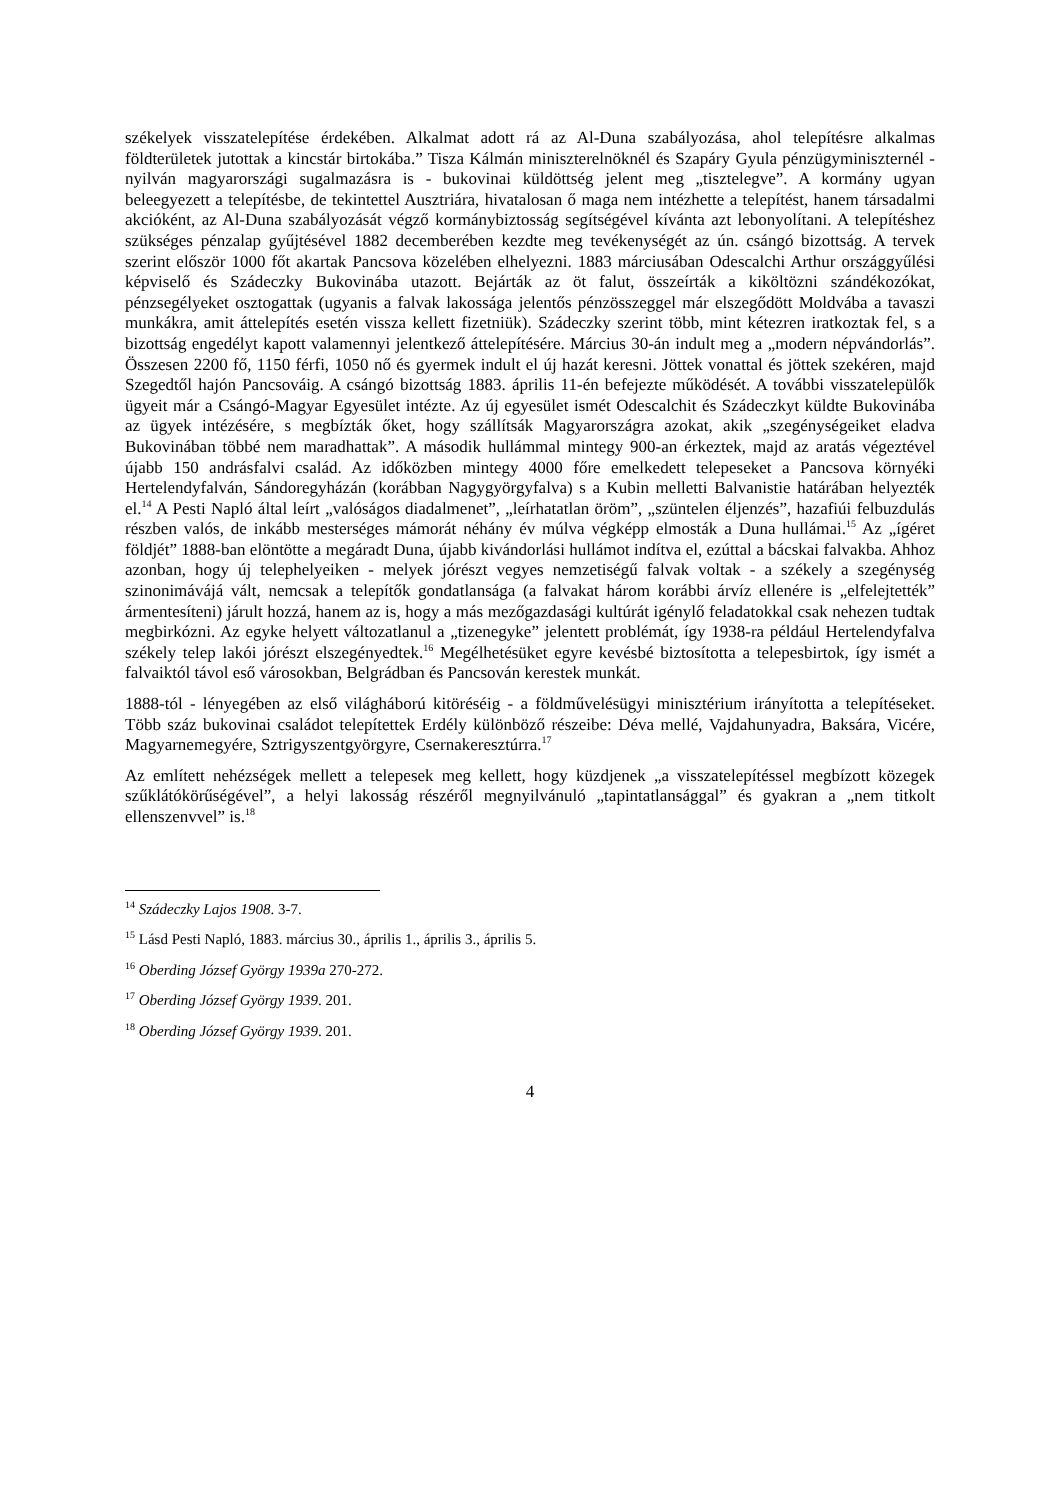székelyek visszatelepítése érdekében. Alkalmat adott rá az Al-Duna szabályozása, ahol telepítésre alkalmas földterületek jutottak a kincstár birtokába.” Tisza Kálmán miniszterelnöknél és Szapáry Gyula pénzügyminiszternél - nyilván magyarországi sugalmazásra is - bukovinai küldöttség jelent meg „tisztelegve”. A kormány ugyan beleegyezett a telepítésbe, de tekintettel Ausztriára, hivatalosan ő maga nem intézhette a telepítést, hanem társadalmi akcióként, az Al-Duna szabályozását végző kormánybiztosság segítségével kívánta azt lebonyolítani. A telepítéshez szükséges pénzalap gyűjtésével 1882 decemberében kezdte meg tevékenységét az ún. csángó bizottság. A tervek szerint először 1000 főt akartak Pancsova közelében elhelyezni. 1883 márciusában Odescalchi Arthur országgyűlési képviselő és Szádeczky Bukovinába utazott. Bejárták az öt falut, összeírták a kiköltözni szándékozókat, pénzsegélyeket osztogattak (ugyanis a falvak lakossága jelentős pénzösszeggel már elszegődött Moldvába a tavaszi munkákra, amit áttelepítés esetén vissza kellett fizetniük). Szádeczky szerint több, mint kétezren iratkoztak fel, s a bizottság engedélyt kapott valamennyi jelentkező áttelepítésére. Március 30-án indult meg a „modern népvándorlás”. Összesen 2200 fő, 1150 férfi, 1050 nő és gyermek indult el új hazát keresni. Jöttek vonattal és jöttek szekéren, majd Szegedtől hajón Pancsováig. A csángó bizottság 1883. április 11-én befejezte működését. A további visszatelepülők ügyeit már a Csángó-Magyar Egyesület intézte. Az új egyesület ismét Odescalchit és Szádeczkyt küldte Bukovinába az ügyek intézésére, s megbízták őket, hogy szállítsák Magyarországra azokat, akik „szegénységeiket eladva Bukovinában többé nem maradhattak”. A második hullámmal mintegy 900-an érkeztek, majd az aratás végeztével újabb 150 andrásfalvi család. Az időközben mintegy 4000 főre emelkedett telepeseket a Pancsova környéki Hertelendyfalván, Sándoregyházán (korábban Nagygyörgyfalva) s a Kubin melletti Balvanistie határában helyezték el.<sup>14</sup> A Pesti Napló által leírt „valóságos diadalmenet”, „leírhatatlan öröm”, „szüntelen éljenzés”, hazafiúi felbuzdulás részben valós, de inkább mesterséges mámorát néhány év múlva végképp elmosták a Duna hullámai.<sup>15</sup> Az „ígéret földjét” 1888-ban elöntötte a megáradt Duna, újabb kivándorlási hullámot indítva el, ezúttal a bácskai falvakba. Ahhoz azonban, hogy új telephelyeiken - melyek jórészt vegyes nemzetiségű falvak voltak - a székely a szegénység szinonimávájá vált, nemcsak a telepítők gondatlansága (a falvakat három korábbi árvíz ellenére is „elfelejtették” ármentesíteni) járult hozzá, hanem az is, hogy a más mezőgazdasági kultúrát igénylő feladatokkal csak nehezen tudtak megbirkózni. Az egyke helyett változatlanul a „tizenegyke” jelentett problémát, így 1938-ra például Hertelendyfalva székely telep lakói jórészt elszegényedtek.<sup>16</sup> Megélhetésüket egyre kevésbé biztosította a telepesbirtok, így ismét a falvaiktól távol eső városokban, Belgrádban és Pancsován kerestek munkát.
1888-tól - lényegében az első világháború kitöréséig - a földművelésügyi minisztérium irányította a telepítéseket. Több száz bukovinai családot telepítettek Erdély különböző részeibe: Déva mellé, Vajdahunyadra, Baksára, Vicére, Magyarnemegyére, Sztrigyszentgyörgyre, Csernakeresztúrra.<sup>17</sup>
Az említett nehézségek mellett a telepesek meg kellett, hogy küzdjenek „a visszatelepítéssel megbízott közegek szűklátókörűségével”, a helyi lakosság részéről megnyilvánuló „tapintatlansággal” és gyakran a „nem titkolt ellenszenvvel” is.<sup>18</sup>
<sup>14</sup> Szádeczky Lajos 1908. 3-7.
<sup>15</sup> Lásd Pesti Napló, 1883. március 30., április 1., április 3., április 5.
<sup>16</sup> Oberding József György 1939a 270-272.
<sup>17</sup> Oberding József György 1939. 201.
<sup>18</sup> Oberding József György 1939. 201.
4